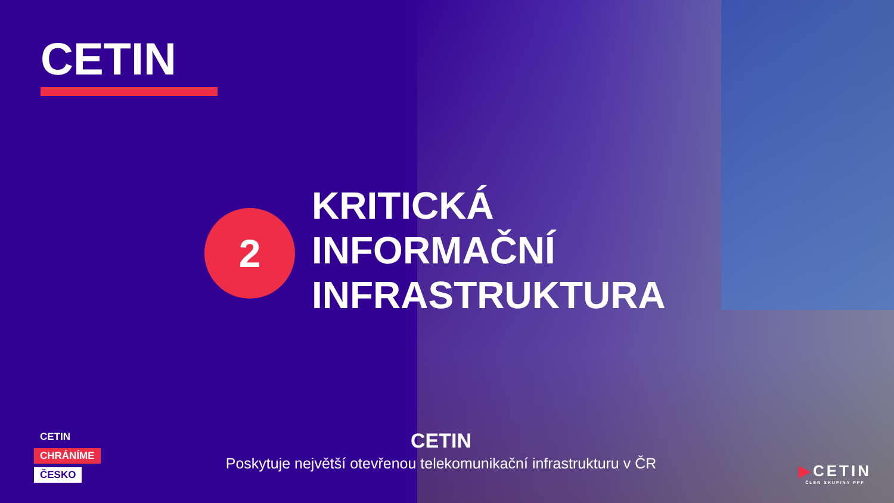CETIN
2
KRITICKÁ
INFORMAČNÍ
INFRASTRUKTURA
CETIN
CHRÁNÍME
ČESKO
CETIN
Poskytuje největší otevřenou telekomunikační infrastrukturu v ČR
▶CETIN
ČLEN SKUPINY PPF